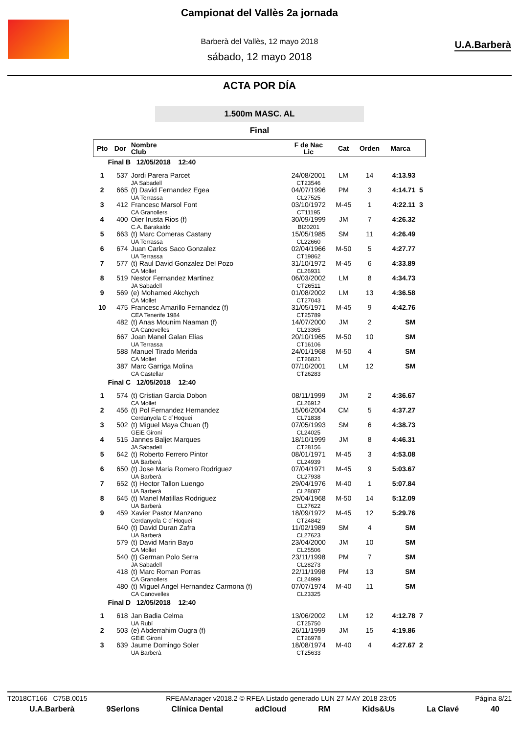U.A.Barberà
Campionat del Vallès 2a jornada
Barberà del Vallès, 12 mayo 2018
sábado, 12 mayo 2018
ACTA POR DÍA
1.500m MASC. AL
Final
| Pto | Dor | Nombre Club | F de Nac Lic | Cat | Orden | Marca | |
| --- | --- | --- | --- | --- | --- | --- | --- |
| Final B 12/05/2018 12:40 | | | | | | | |
| 1 | 537 | Jordi Parera Parcet JA Sabadell | 24/08/2001 CT23546 | LM | 14 | 4:13.93 | |
| 2 | 665 | (t) David Fernandez Egea UA Terrassa | 04/07/1996 CL27525 | PM | 3 | 4:14.71 | 5 |
| 3 | 412 | Francesc Marsol Font CA Granollers | 03/10/1972 CT11195 | M-45 | 1 | 4:22.11 | 3 |
| 4 | 400 | Oier Irusta Rios (f) C.A. Barakaldo | 30/09/1999 BI20201 | JM | 7 | 4:26.32 | |
| 5 | 663 | (t) Marc Comeras Castany UA Terrassa | 15/05/1985 CL22660 | SM | 11 | 4:26.49 | |
| 6 | 674 | Juan Carlos Saco Gonzalez UA Terrassa | 02/04/1966 CT19862 | M-50 | 5 | 4:27.77 | |
| 7 | 577 | (t) Raul David Gonzalez Del Pozo CA Mollet | 31/10/1972 CL26931 | M-45 | 6 | 4:33.89 | |
| 8 | 519 | Nestor Fernandez Martinez JA Sabadell | 06/03/2002 CT26511 | LM | 8 | 4:34.73 | |
| 9 | 569 | (e) Mohamed Akchych CA Mollet | 01/08/2002 CT27043 | LM | 13 | 4:36.58 | |
| 10 | 475 | Francesc Amarillo Fernandez (f) CEA Tenerife 1984 | 31/05/1971 CT25789 | M-45 | 9 | 4:42.76 | |
| | 482 | (t) Anas Mounim Naaman (f) CA Canovelles | 14/07/2000 CL23365 | JM | 2 | SM | |
| | 667 | Joan Manel Galan Elias UA Terrassa | 20/10/1965 CT16106 | M-50 | 10 | SM | |
| | 588 | Manuel Tirado Merida CA Mollet | 24/01/1968 CT26821 | M-50 | 4 | SM | |
| | 387 | Marc Garriga Molina CA Castellar | 07/10/2001 CT26283 | LM | 12 | SM | |
| Final C 12/05/2018 12:40 | | | | | | | |
| 1 | 574 | (t) Cristian Garcia Dobon CA Mollet | 08/11/1999 CL26912 | JM | 2 | 4:36.67 | |
| 2 | 456 | (t) Pol Fernandez Hernandez Cerdanyola C d´Hoquei | 15/06/2004 CL71838 | CM | 5 | 4:37.27 | |
| 3 | 502 | (t) Miguel Maya Chuan (f) GEiE Gironí | 07/05/1993 CL24025 | SM | 6 | 4:38.73 | |
| 4 | 515 | Jannes Baljet Marques JA Sabadell | 18/10/1999 CT28156 | JM | 8 | 4:46.31 | |
| 5 | 642 | (t) Roberto Ferrero Pintor UA Barberà | 08/01/1971 CL24939 | M-45 | 3 | 4:53.08 | |
| 6 | 650 | (t) Jose Maria Romero Rodriguez UA Barberà | 07/04/1971 CL27938 | M-45 | 9 | 5:03.67 | |
| 7 | 652 | (t) Hector Tallon Luengo UA Barberà | 29/04/1976 CL28087 | M-40 | 1 | 5:07.84 | |
| 8 | 645 | (t) Manel Matillas Rodriguez UA Barberà | 29/04/1968 CL27622 | M-50 | 14 | 5:12.09 | |
| 9 | 459 | Xavier Pastor Manzano Cerdanyola C d´Hoquei | 18/09/1972 CT24842 | M-45 | 12 | 5:29.76 | |
| | 640 | (t) David Duran Zafra UA Barberà | 11/02/1989 CL27623 | SM | 4 | SM | |
| | 579 | (t) David Marin Bayo CA Mollet | 23/04/2000 CL25506 | JM | 10 | SM | |
| | 540 | (t) German Polo Serra JA Sabadell | 23/11/1998 CL28273 | PM | 7 | SM | |
| | 418 | (t) Marc Roman Porras CA Granollers | 22/11/1998 CL24999 | PM | 13 | SM | |
| | 480 | (t) Miguel Angel Hernandez Carmona (f) CA Canovelles | 07/07/1974 CL23325 | M-40 | 11 | SM | |
| Final D 12/05/2018 12:40 | | | | | | | |
| 1 | 618 | Jan Badia Celma UA Rubí | 13/06/2002 CT25750 | LM | 12 | 4:12.78 | 7 |
| 2 | 503 | (e) Abderrahim Ougra (f) GEiE Gironí | 26/11/1999 CT26978 | JM | 15 | 4:19.86 | |
| 3 | 639 | Jaume Domingo Soler UA Barberà | 18/08/1974 CT25633 | M-40 | 4 | 4:27.67 | 2 |
T2018CT166 C75B.0015 RFEAManager v2018.2 © RFEA Listado generado LUN 27 MAY 2018 23:05 Página 8/21
U.A.Barberà 9Serlons Clínica Dental adCloud RM Kids&Us La Clavé 40